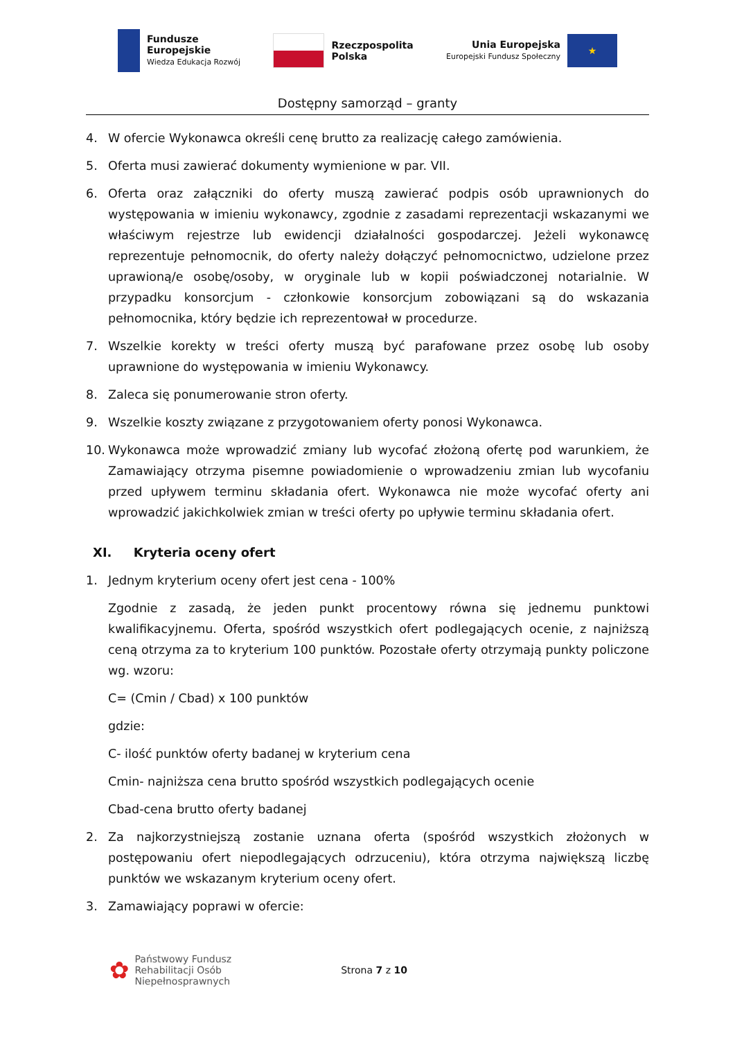Fundusze
Europejskie
Wiedza Edukacja Rozwój
Rzeczpospolita
Polska
Unia Europejska
Europejski Fundusz Społeczny
★
Dostępny samorząd – granty
4. W ofercie Wykonawca określi cenę brutto za realizację całego zamówienia.
5. Oferta musi zawierać dokumenty wymienione w par. VII.
6. Oferta oraz załączniki do oferty muszą zawierać podpis osób uprawnionych do występowania w imieniu wykonawcy, zgodnie z zasadami reprezentacji wskazanymi we właściwym rejestrze lub ewidencji działalności gospodarczej. Jeżeli wykonawcę reprezentuje pełnomocnik, do oferty należy dołączyć pełnomocnictwo, udzielone przez uprawioną/e osobę/osoby, w oryginale lub w kopii poświadczonej notarialnie. W przypadku konsorcjum - członkowie konsorcjum zobowiązani są do wskazania pełnomocnika, który będzie ich reprezentował w procedurze.
7. Wszelkie korekty w treści oferty muszą być parafowane przez osobę lub osoby uprawnione do występowania w imieniu Wykonawcy.
8. Zaleca się ponumerowanie stron oferty.
9. Wszelkie koszty związane z przygotowaniem oferty ponosi Wykonawca.
10. Wykonawca może wprowadzić zmiany lub wycofać złożoną ofertę pod warunkiem, że Zamawiający otrzyma pisemne powiadomienie o wprowadzeniu zmian lub wycofaniu przed upływem terminu składania ofert. Wykonawca nie może wycofać oferty ani wprowadzić jakichkolwiek zmian w treści oferty po upływie terminu składania ofert.
XI. Kryteria oceny ofert
1. Jednym kryterium oceny ofert jest cena - 100%
Zgodnie z zasadą, że jeden punkt procentowy równa się jednemu punktowi kwalifikacyjnemu. Oferta, spośród wszystkich ofert podlegających ocenie, z najniższą ceną otrzyma za to kryterium 100 punktów. Pozostałe oferty otrzymają punkty policzone wg. wzoru:
C= (Cmin / Cbad) x 100 punktów
gdzie:
C- ilość punktów oferty badanej w kryterium cena
Cmin- najniższa cena brutto spośród wszystkich podlegających ocenie
Cbad-cena brutto oferty badanej
2. Za najkorzystniejszą zostanie uznana oferta (spośród wszystkich złożonych w postępowaniu ofert niepodlegających odrzuceniu), która otrzyma największą liczbę punktów we wskazanym kryterium oceny ofert.
3. Zamawiający poprawi w ofercie:
✿ Państwowy Fundusz
Rehabilitacji Osób
Niepełnosprawnych
Strona 7 z 10